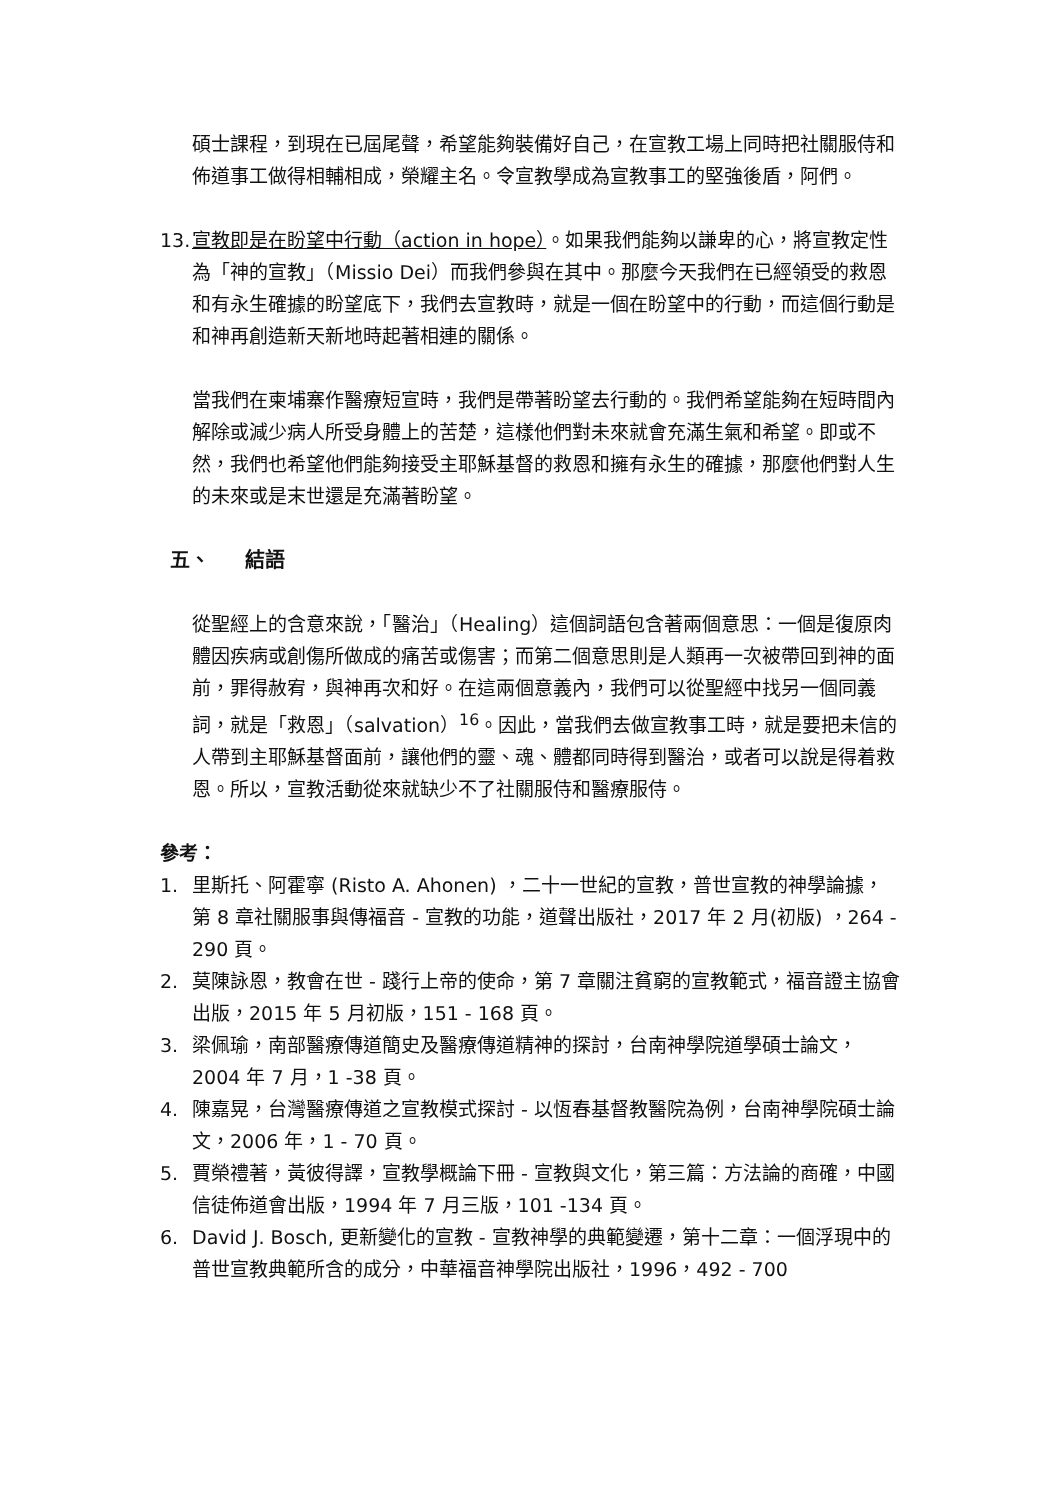碩士課程，到現在已屆尾聲，希望能夠裝備好自己，在宣教工場上同時把社關服侍和佈道事工做得相輔相成，榮耀主名。令宣教學成為宣教事工的堅強後盾，阿們。
13. 宣教即是在盼望中行動（action in hope）。如果我們能夠以謙卑的心，將宣教定性為「神的宣教」（Missio Dei）而我們參與在其中。那麼今天我們在已經領受的救恩和有永生確據的盼望底下，我們去宣教時，就是一個在盼望中的行動，而這個行動是和神再創造新天新地時起著相連的關係。
當我們在柬埔寨作醫療短宣時，我們是帶著盼望去行動的。我們希望能夠在短時間內解除或減少病人所受身體上的苦楚，這樣他們對未來就會充滿生氣和希望。即或不然，我們也希望他們能夠接受主耶穌基督的救恩和擁有永生的確據，那麼他們對人生的未來或是末世還是充滿著盼望。
五、 結語
從聖經上的含意來說，「醫治」（Healing）這個詞語包含著兩個意思：一個是復原肉體因疾病或創傷所做成的痛苦或傷害；而第二個意思則是人類再一次被帶回到神的面前，罪得赦宥，與神再次和好。在這兩個意義內，我們可以從聖經中找另一個同義詞，就是「救恩」（salvation）<sup>16</sup>。因此，當我們去做宣教事工時，就是要把未信的人帶到主耶穌基督面前，讓他們的靈、魂、體都同時得到醫治，或者可以說是得着救恩。所以，宣教活動從來就缺少不了社關服侍和醫療服侍。
參考：
1. 里斯托、阿霍寧 (Risto A. Ahonen) ，二十一世紀的宣教，普世宣教的神學論據，第 8 章社關服事與傳福音 - 宣教的功能，道聲出版社，2017 年 2 月(初版) ，264 - 290 頁。
2. 莫陳詠恩，教會在世 - 踐行上帝的使命，第 7 章關注貧窮的宣教範式，福音證主協會出版，2015 年 5 月初版，151 - 168 頁。
3. 梁佩瑜，南部醫療傳道簡史及醫療傳道精神的探討，台南神學院道學碩士論文，2004 年 7 月，1 -38 頁。
4. 陳嘉晃，台灣醫療傳道之宣教模式探討 - 以恆春基督教醫院為例，台南神學院碩士論文，2006 年，1 - 70 頁。
5. 賈榮禮著，黃彼得譯，宣教學概論下冊 - 宣教與文化，第三篇：方法論的商確，中國信徒佈道會出版，1994 年 7 月三版，101 -134 頁。
6. David J. Bosch, 更新變化的宣教 - 宣教神學的典範變遷，第十二章：一個浮現中的普世宣教典範所含的成分，中華福音神學院出版社，1996，492 - 700